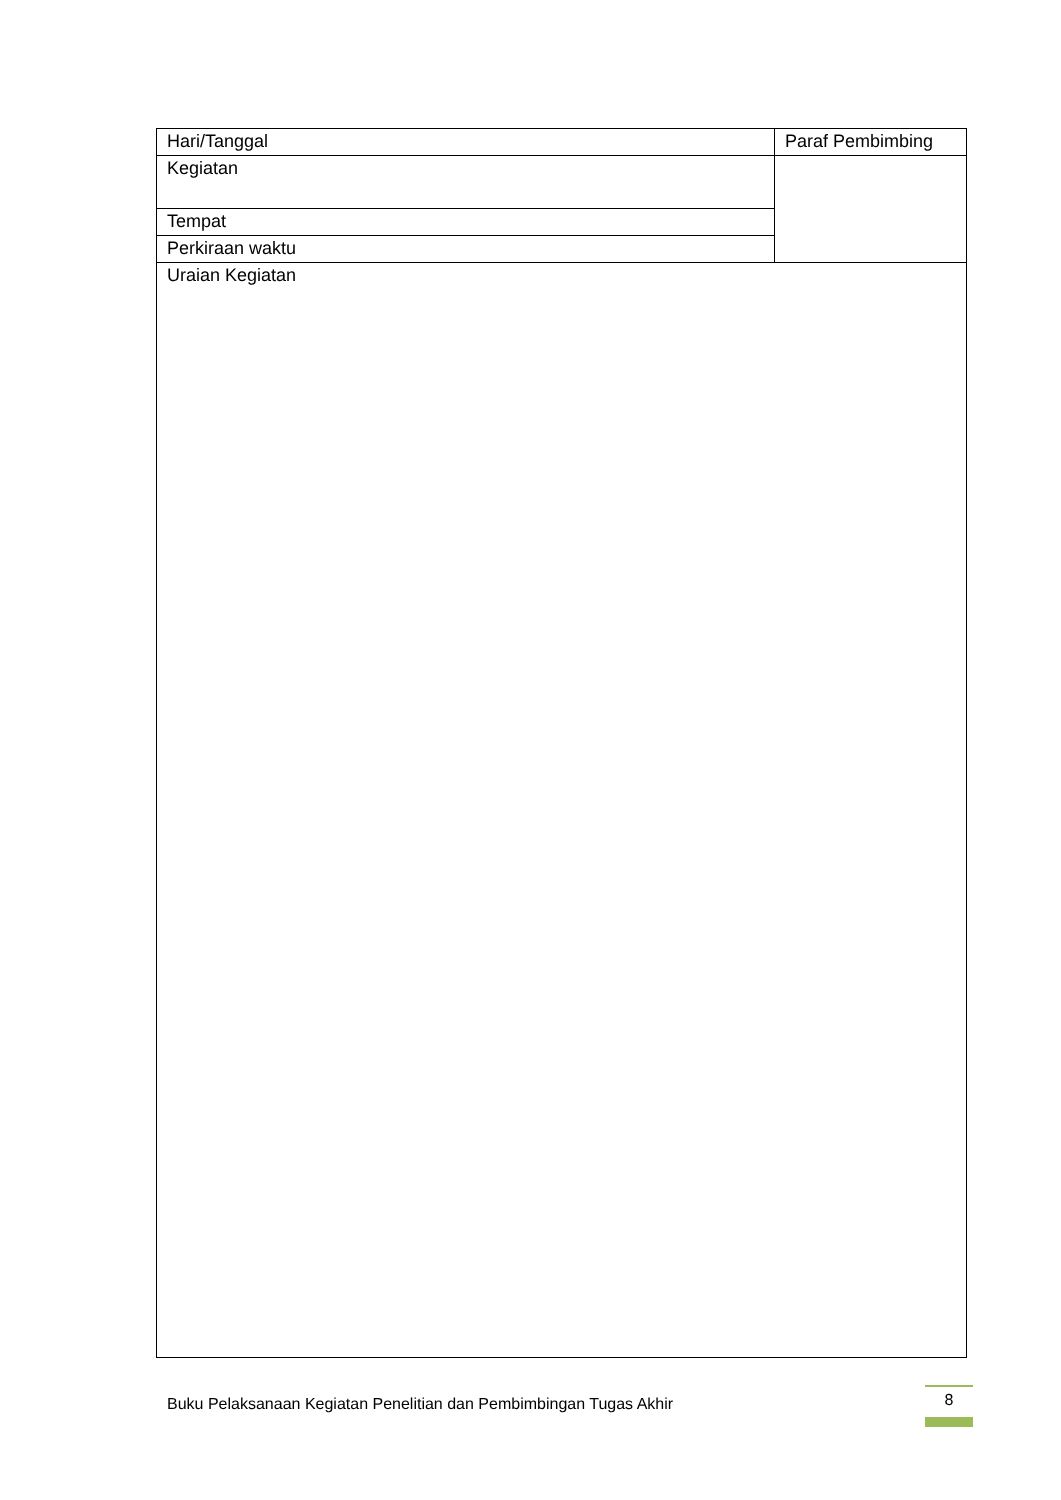| Hari/Tanggal | Paraf Pembimbing |
| Kegiatan | |
| Tempat | |
| Perkiraan waktu | |
| Uraian Kegiatan | |
Buku Pelaksanaan Kegiatan Penelitian dan Pembimbingan Tugas Akhir
8